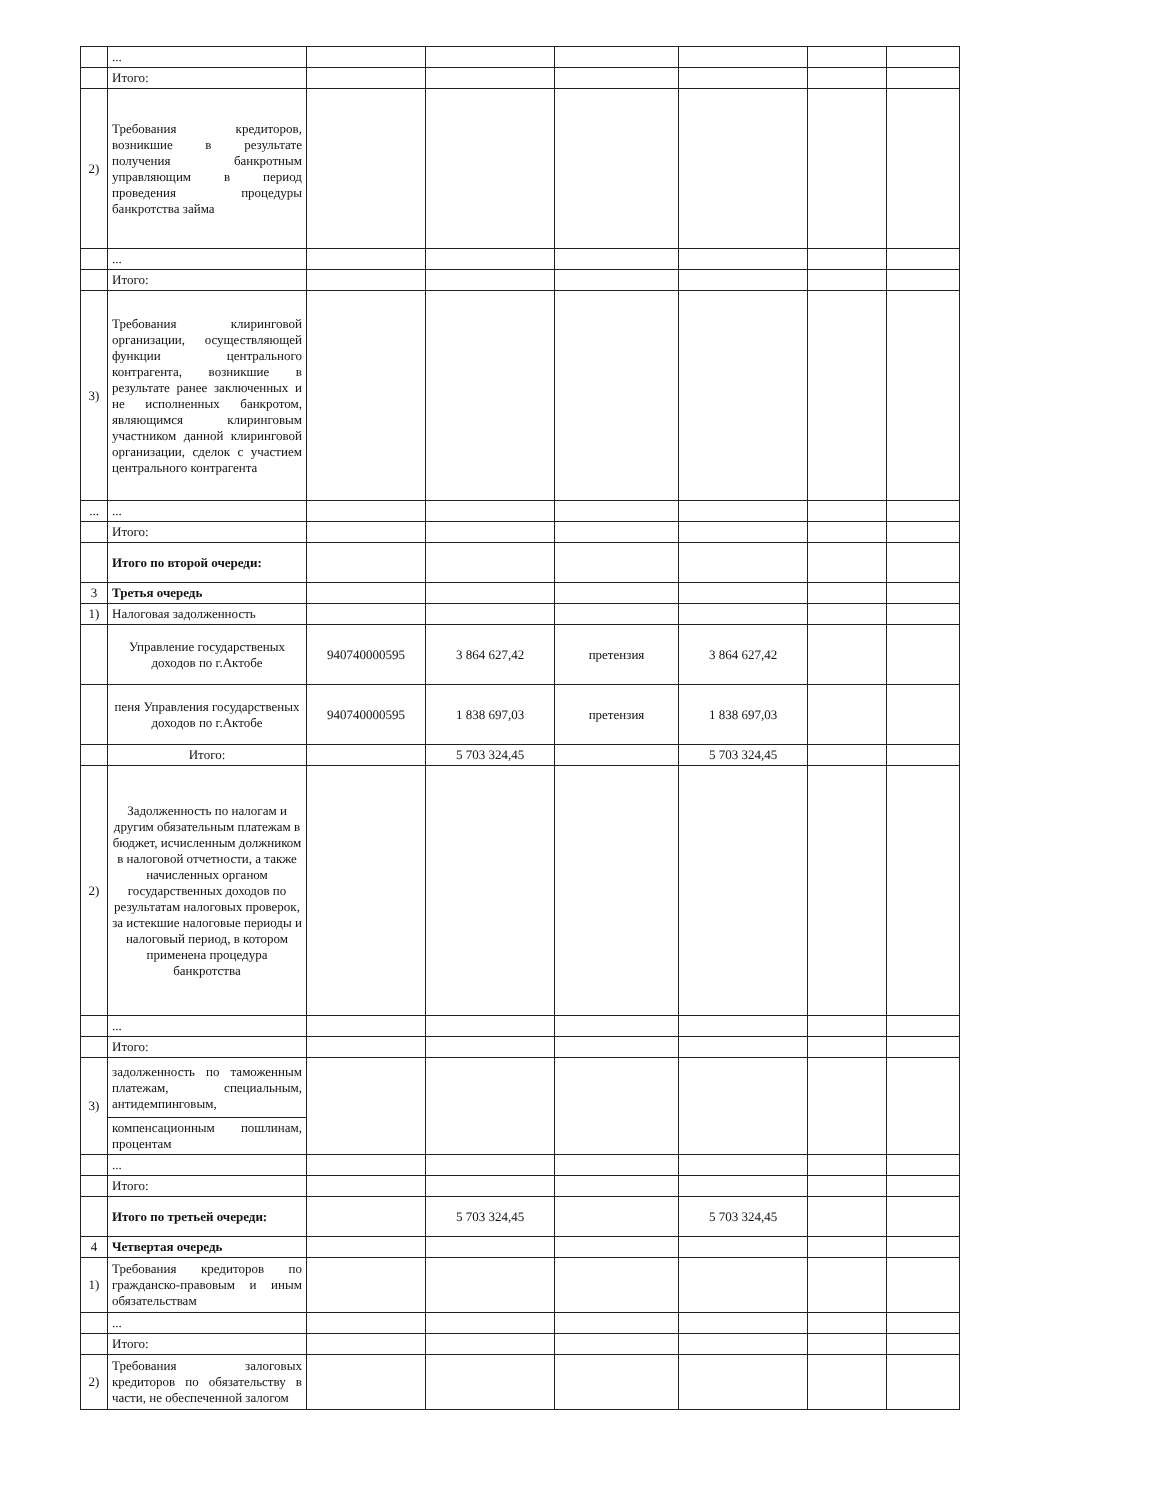| | ... | | | | | | |
| | Итого: | | | | | | |
| 2) | Требования кредиторов, возникшие в результате получения банкротным управляющим в период проведения процедуры банкротства займа | | | | | | |
| | ... | | | | | | |
| | Итого: | | | | | | |
| 3) | Требования клиринговой организации, осуществляющей функции центрального контрагента, возникшие в результате ранее заключенных и не исполненных банкротом, являющимся клиринговым участником данной клиринговой организации, сделок с участием центрального контрагента | | | | | | |
| ... | ... | | | | | | |
| | Итого: | | | | | | |
| | Итого по второй очереди: | | | | | | |
| 3 | Третья очередь | | | | | | |
| 1) | Налоговая задолженность | | | | | | |
| | Управление государственых доходов по г.Актобе | 940740000595 | 3 864 627,42 | претензия | 3 864 627,42 | | |
| | пеня Управления государственых доходов по г.Актобе | 940740000595 | 1 838 697,03 | претензия | 1 838 697,03 | | |
| | Итого: | | 5 703 324,45 | | 5 703 324,45 | | |
| 2) | Задолженность по налогам и другим обязательным платежам в бюджет, исчисленным должником в налоговой отчетности, а также начисленных органом государственных доходов по результатам налоговых проверок, за истекшие налоговые периоды и налоговый период, в котором применена процедура банкротства | | | | | | |
| | ... | | | | | | |
| | Итого: | | | | | | |
| 3) | задолженность по таможенным платежам, специальным, антидемпинговым, | | | | | | |
| | компенсационным пошлинам, процентам | | | | | | |
| | ... | | | | | | |
| | Итого: | | | | | | |
| | Итого по третьей очереди: | | 5 703 324,45 | | 5 703 324,45 | | |
| 4 | Четвертая очередь | | | | | | |
| 1) | Требования кредиторов по гражданско-правовым и иным обязательствам | | | | | | |
| | ... | | | | | | |
| | Итого: | | | | | | |
| 2) | Требования залоговых кредиторов по обязательству в части, не обеспеченной залогом | | | | | | |